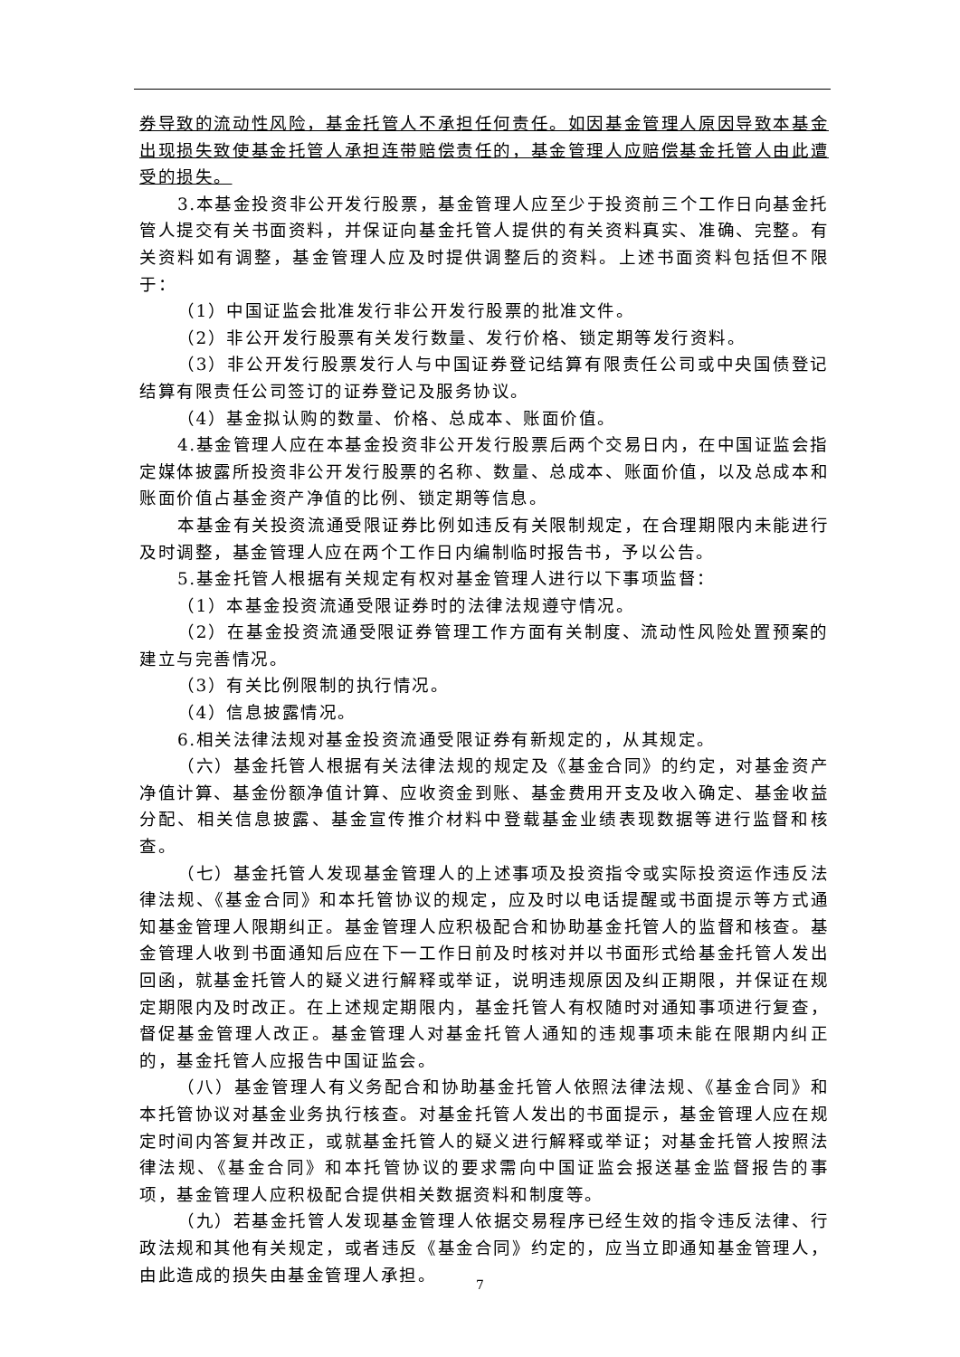券导致的流动性风险，基金托管人不承担任何责任。如因基金管理人原因导致本基金出现损失致使基金托管人承担连带赔偿责任的，基金管理人应赔偿基金托管人由此遭受的损失。
3.本基金投资非公开发行股票，基金管理人应至少于投资前三个工作日向基金托管人提交有关书面资料，并保证向基金托管人提供的有关资料真实、准确、完整。有关资料如有调整，基金管理人应及时提供调整后的资料。上述书面资料包括但不限于：
（1）中国证监会批准发行非公开发行股票的批准文件。
（2）非公开发行股票有关发行数量、发行价格、锁定期等发行资料。
（3）非公开发行股票发行人与中国证券登记结算有限责任公司或中央国债登记结算有限责任公司签订的证券登记及服务协议。
（4）基金拟认购的数量、价格、总成本、账面价值。
4.基金管理人应在本基金投资非公开发行股票后两个交易日内，在中国证监会指定媒体披露所投资非公开发行股票的名称、数量、总成本、账面价值，以及总成本和账面价值占基金资产净值的比例、锁定期等信息。
本基金有关投资流通受限证券比例如违反有关限制规定，在合理期限内未能进行及时调整，基金管理人应在两个工作日内编制临时报告书，予以公告。
5.基金托管人根据有关规定有权对基金管理人进行以下事项监督：
（1）本基金投资流通受限证券时的法律法规遵守情况。
（2）在基金投资流通受限证券管理工作方面有关制度、流动性风险处置预案的建立与完善情况。
（3）有关比例限制的执行情况。
（4）信息披露情况。
6.相关法律法规对基金投资流通受限证券有新规定的，从其规定。
（六）基金托管人根据有关法律法规的规定及《基金合同》的约定，对基金资产净值计算、基金份额净值计算、应收资金到账、基金费用开支及收入确定、基金收益分配、相关信息披露、基金宣传推介材料中登载基金业绩表现数据等进行监督和核查。
（七）基金托管人发现基金管理人的上述事项及投资指令或实际投资运作违反法律法规、《基金合同》和本托管协议的规定，应及时以电话提醒或书面提示等方式通知基金管理人限期纠正。基金管理人应积极配合和协助基金托管人的监督和核查。基金管理人收到书面通知后应在下一工作日前及时核对并以书面形式给基金托管人发出回函，就基金托管人的疑义进行解释或举证，说明违规原因及纠正期限，并保证在规定期限内及时改正。在上述规定期限内，基金托管人有权随时对通知事项进行复查，督促基金管理人改正。基金管理人对基金托管人通知的违规事项未能在限期内纠正的，基金托管人应报告中国证监会。
（八）基金管理人有义务配合和协助基金托管人依照法律法规、《基金合同》和本托管协议对基金业务执行核查。对基金托管人发出的书面提示，基金管理人应在规定时间内答复并改正，或就基金托管人的疑义进行解释或举证；对基金托管人按照法律法规、《基金合同》和本托管协议的要求需向中国证监会报送基金监督报告的事项，基金管理人应积极配合提供相关数据资料和制度等。
（九）若基金托管人发现基金管理人依据交易程序已经生效的指令违反法律、行政法规和其他有关规定，或者违反《基金合同》约定的，应当立即通知基金管理人，由此造成的损失由基金管理人承担。
7